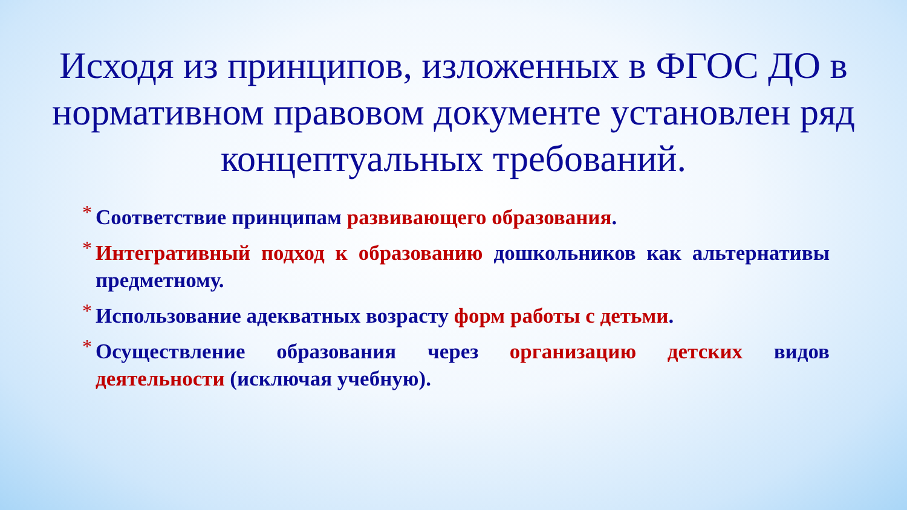Исходя из принципов, изложенных в ФГОС ДО в нормативном правовом документе установлен ряд концептуальных требований.
* Соответствие принципам развивающего образования.
* Интегративный подход к образованию дошкольников как альтернативы предметному.
* Использование адекватных возрасту форм работы с детьми.
* Осуществление образования через организацию детских видов деятельности (исключая учебную).